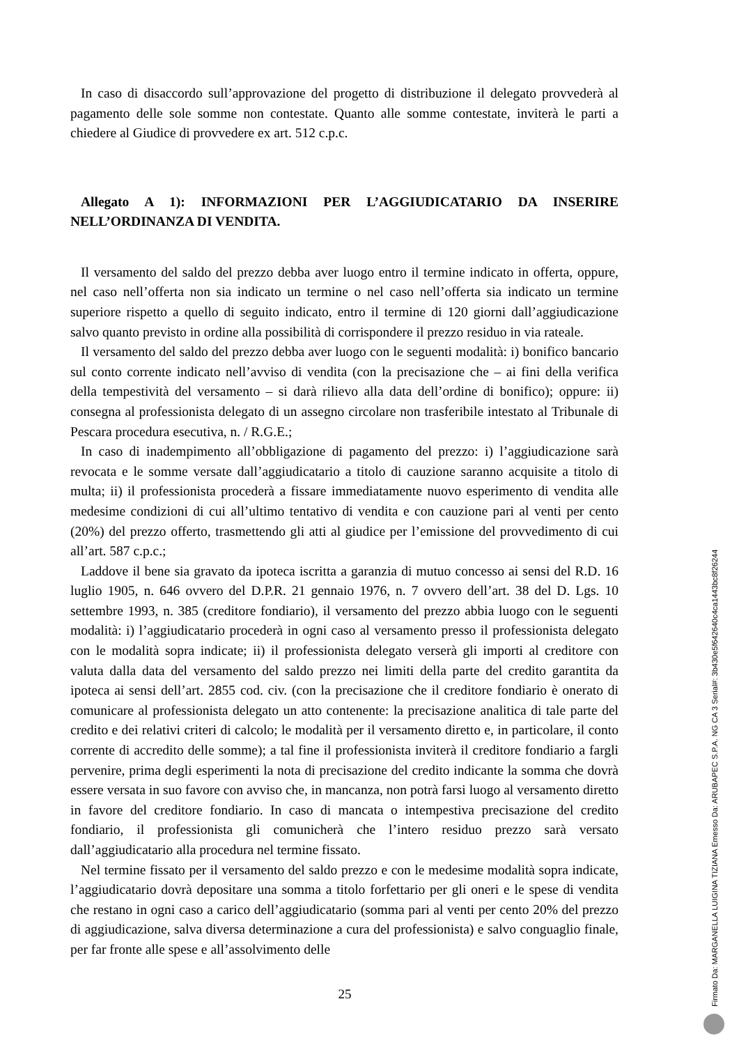In caso di disaccordo sull’approvazione del progetto di distribuzione il delegato provvederà al pagamento delle sole somme non contestate. Quanto alle somme contestate, inviterà le parti a chiedere al Giudice di provvedere ex art. 512 c.p.c.
Allegato A 1): INFORMAZIONI PER L’AGGIUDICATARIO DA INSERIRE NELL’ORDINANZA DI VENDITA.
Il versamento del saldo del prezzo debba aver luogo entro il termine indicato in offerta, oppure, nel caso nell’offerta non sia indicato un termine o nel caso nell’offerta sia indicato un termine superiore rispetto a quello di seguito indicato, entro il termine di 120 giorni dall’aggiudicazione salvo quanto previsto in ordine alla possibilità di corrispondere il prezzo residuo in via rateale.
Il versamento del saldo del prezzo debba aver luogo con le seguenti modalità: i) bonifico bancario sul conto corrente indicato nell’avviso di vendita (con la precisazione che – ai fini della verifica della tempestività del versamento – si darà rilievo alla data dell’ordine di bonifico); oppure: ii) consegna al professionista delegato di un assegno circolare non trasferibile intestato al Tribunale di Pescara procedura esecutiva, n. / R.G.E.;
In caso di inadempimento all’obbligazione di pagamento del prezzo: i) l’aggiudicazione sarà revocata e le somme versate dall’aggiudicatario a titolo di cauzione saranno acquisite a titolo di multa; ii) il professionista procederà a fissare immediatamente nuovo esperimento di vendita alle medesime condizioni di cui all’ultimo tentativo di vendita e con cauzione pari al venti per cento (20%) del prezzo offerto, trasmettendo gli atti al giudice per l’emissione del provvedimento di cui all’art. 587 c.p.c.;
Laddove il bene sia gravato da ipoteca iscritta a garanzia di mutuo concesso ai sensi del R.D. 16 luglio 1905, n. 646 ovvero del D.P.R. 21 gennaio 1976, n. 7 ovvero dell’art. 38 del D. Lgs. 10 settembre 1993, n. 385 (creditore fondiario), il versamento del prezzo abbia luogo con le seguenti modalità: i) l’aggiudicatario procederà in ogni caso al versamento presso il professionista delegato con le modalità sopra indicate; ii) il professionista delegato verserà gli importi al creditore con valuta dalla data del versamento del saldo prezzo nei limiti della parte del credito garantita da ipoteca ai sensi dell’art. 2855 cod. civ. (con la precisazione che il creditore fondiario è onerato di comunicare al professionista delegato un atto contenente: la precisazione analitica di tale parte del credito e dei relativi criteri di calcolo; le modalità per il versamento diretto e, in particolare, il conto corrente di accredito delle somme); a tal fine il professionista inviterà il creditore fondiario a fargli pervenire, prima degli esperimenti la nota di precisazione del credito indicante la somma che dovrà essere versata in suo favore con avviso che, in mancanza, non potrà farsi luogo al versamento diretto in favore del creditore fondiario. In caso di mancata o intempestiva precisazione del credito fondiario, il professionista gli comunicherà che l’intero residuo prezzo sarà versato dall’aggiudicatario alla procedura nel termine fissato.
Nel termine fissato per il versamento del saldo prezzo e con le medesime modalità sopra indicate, l’aggiudicatario dovrà depositare una somma a titolo forfettario per gli oneri e le spese di vendita che restano in ogni caso a carico dell’aggiudicatario (somma pari al venti per cento 20% del prezzo di aggiudicazione, salva diversa determinazione a cura del professionista) e salvo conguaglio finale, per far fronte alle spese e all’assolvimento delle
25
Firmato Da: MARGANELLA LUIGINA TIZIANA Emesso Da: ARUBAPEC S.P.A. NG CA 3 Serial#: 3b430e5f642640c4ca1443bc8f26244